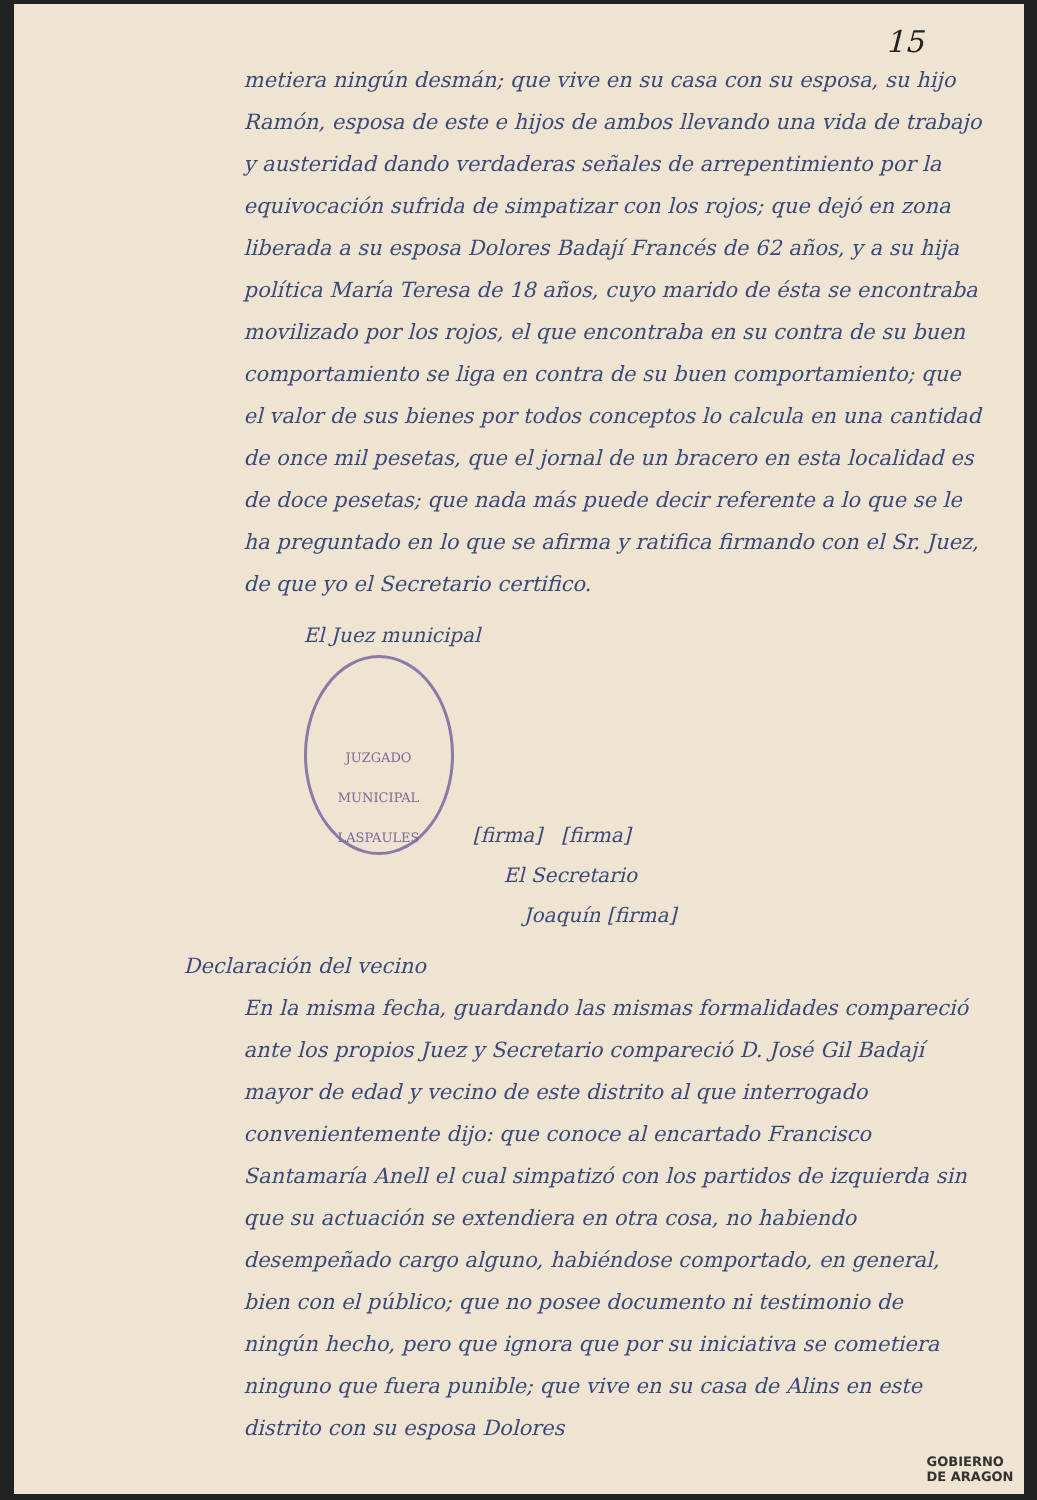15
metiera ningún desmán; que vive en su casa con su esposa, su hijo Ramón, esposa de este e hijos de ambos llevando una vida de trabajo y austeridad dando verdaderas señales de arrepentimiento por la equivocación sufrida de simpatizar con los rojos; que dejó en zona liberada a su esposa Dolores Badají Francés de 62 años, y a su hija política María Teresa de 18 años, cuyo marido de ésta se encontraba movilizado por los rojos, el que encontraba en su contra de su buen comportamiento se liga en contra de su buen comportamiento; que el valor de sus bienes por todos conceptos lo calcula en una cantidad de once mil pesetas, que el jornal de un bracero en esta localidad es de doce pesetas; que nada más puede decir referente a lo que se le ha preguntado en lo que se afirma y ratifica firmando con el Sr. Juez, de que yo el Secretario certifico.
El Juez municipal
JUZGADO MUNICIPAL
LASPAULES [firma] [firma]
El Secretario
Joaquín [firma]
Declaración del vecino
En la misma fecha, guardando las mismas formalidades compareció ante los propios Juez y Secretario compareció D. José Gil Badají mayor de edad y vecino de este distrito al que interrogado convenientemente dijo: que conoce al encartado Francisco Santamaría Anell el cual simpatizó con los partidos de izquierda sin que su actuación se extendiera en otra cosa, no habiendo desempeñado cargo alguno, habiéndose comportado, en general, bien con el público; que no posee documento ni testimonio de ningún hecho, pero que ignora que por su iniciativa se cometiera ninguno que fuera punible; que vive en su casa de Alins en este distrito con su esposa Dolores
GOBIERNO
DE ARAGON